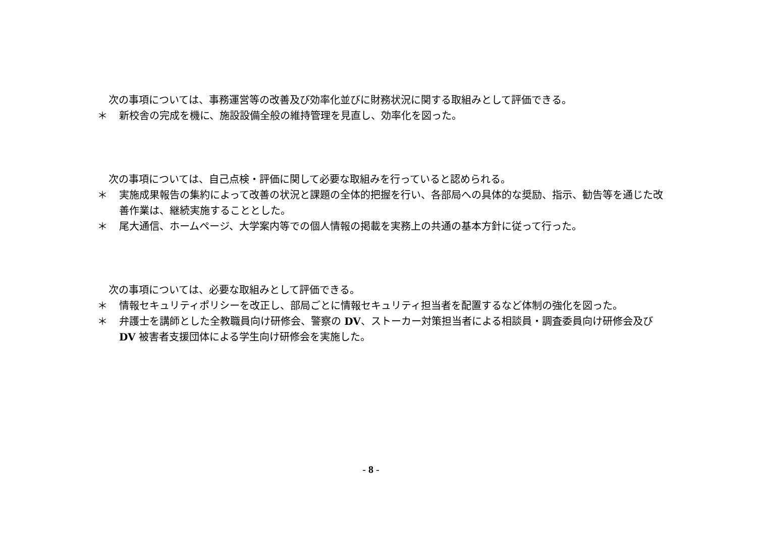次の事項については、事務運営等の改善及び効率化並びに財務状況に関する取組みとして評価できる。
＊ 新校舎の完成を機に、施設設備全般の維持管理を見直し、効率化を図った。
次の事項については、自己点検・評価に関して必要な取組みを行っていると認められる。
＊ 実施成果報告の集約によって改善の状況と課題の全体的把握を行い、各部局への具体的な奨励、指示、勧告等を通じた改善作業は、継続実施することとした。
＊ 尾大通信、ホームページ、大学案内等での個人情報の掲載を実務上の共通の基本方針に従って行った。
次の事項については、必要な取組みとして評価できる。
＊ 情報セキュリティポリシーを改正し、部局ごとに情報セキュリティ担当者を配置するなど体制の強化を図った。
＊ 弁護士を講師とした全教職員向け研修会、警察の DV、ストーカー対策担当者による相談員・調査委員向け研修会及び DV 被害者支援団体による学生向け研修会を実施した。
- 8 -